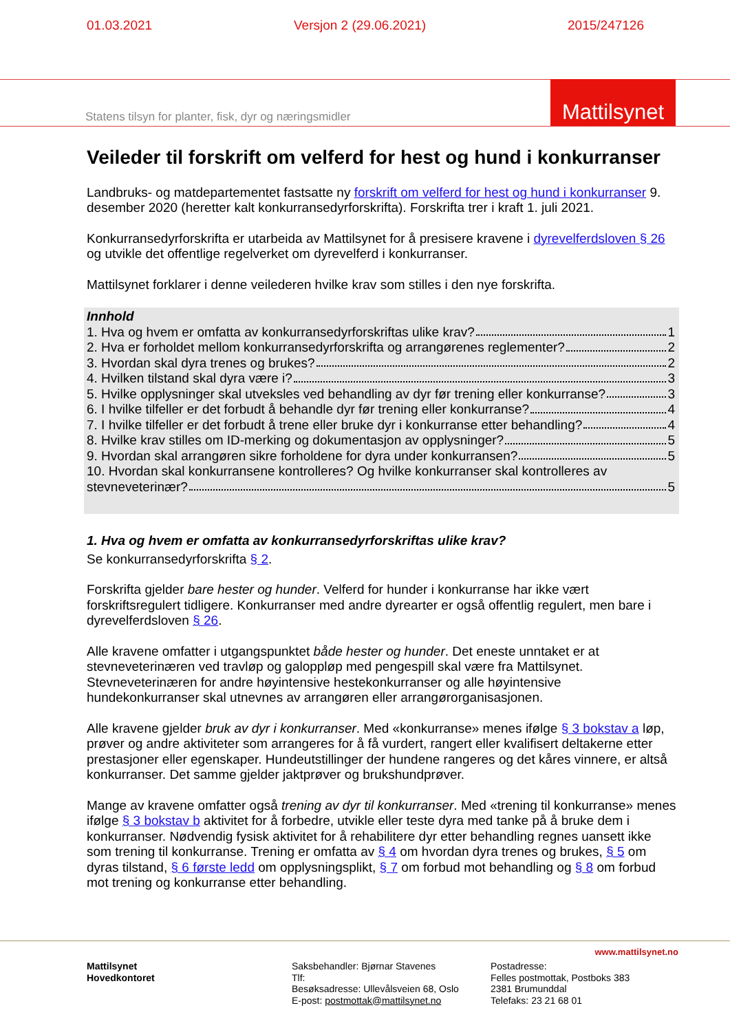01.03.2021 Versjon 2 (29.06.2021) 2015/247126
Statens tilsyn for planter, fisk, dyr og næringsmidler
Mattilsynet
Veileder til forskrift om velferd for hest og hund i konkurranser
Landbruks- og matdepartementet fastsatte ny forskrift om velferd for hest og hund i konkurranser 9. desember 2020 (heretter kalt konkurransedyrforskrifta). Forskrifta trer i kraft 1. juli 2021.
Konkurransedyrforskrifta er utarbeida av Mattilsynet for å presisere kravene i dyrevelferdsloven § 26 og utvikle det offentlige regelverket om dyrevelferd i konkurranser.
Mattilsynet forklarer i denne veilederen hvilke krav som stilles i den nye forskrifta.
Innhold
1. Hva og hvem er omfatta av konkurransedyrforskriftas ulike krav? 1
2. Hva er forholdet mellom konkurransedyrforskrifta og arrangørenes reglementer? 2
3. Hvordan skal dyra trenes og brukes? 2
4. Hvilken tilstand skal dyra være i? 3
5. Hvilke opplysninger skal utveksles ved behandling av dyr før trening eller konkurranse? 3
6. I hvilke tilfeller er det forbudt å behandle dyr før trening eller konkurranse? 4
7. I hvilke tilfeller er det forbudt å trene eller bruke dyr i konkurranse etter behandling? 4
8. Hvilke krav stilles om ID-merking og dokumentasjon av opplysninger? 5
9. Hvordan skal arrangøren sikre forholdene for dyra under konkurransen? 5
10. Hvordan skal konkurransene kontrolleres? Og hvilke konkurranser skal kontrolleres av
stevneveterinær? 5
1. Hva og hvem er omfatta av konkurransedyrforskriftas ulike krav?
Se konkurransedyrforskrifta § 2.
Forskrifta gjelder bare hester og hunder. Velferd for hunder i konkurranse har ikke vært forskriftsregulert tidligere. Konkurranser med andre dyrearter er også offentlig regulert, men bare i dyrevelferdsloven § 26.
Alle kravene omfatter i utgangspunktet både hester og hunder. Det eneste unntaket er at stevneveterinæren ved travløp og galoppløp med pengespill skal være fra Mattilsynet. Stevneveterinæren for andre høyintensive hestekonkurranser og alle høyintensive hundekonkurranser skal utnevnes av arrangøren eller arrangørorganisasjonen.
Alle kravene gjelder bruk av dyr i konkurranser. Med «konkurranse» menes ifølge § 3 bokstav a løp, prøver og andre aktiviteter som arrangeres for å få vurdert, rangert eller kvalifisert deltakerne etter prestasjoner eller egenskaper. Hundeutstillinger der hundene rangeres og det kåres vinnere, er altså konkurranser. Det samme gjelder jaktprøver og brukshundprøver.
Mange av kravene omfatter også trening av dyr til konkurranser. Med «trening til konkurranse» menes ifølge § 3 bokstav b aktivitet for å forbedre, utvikle eller teste dyra med tanke på å bruke dem i konkurranser. Nødvendig fysisk aktivitet for å rehabilitere dyr etter behandling regnes uansett ikke som trening til konkurranse. Trening er omfatta av § 4 om hvordan dyra trenes og brukes, § 5 om dyras tilstand, § 6 første ledd om opplysningsplikt, § 7 om forbud mot behandling og § 8 om forbud mot trening og konkurranse etter behandling.
www.mattilsynet.no
Mattilsynet
Hovedkontoret
Saksbehandler: Bjørnar Stavenes
Tlf:
Besøksadresse: Ullevålsveien 68, Oslo
E-post: postmottak@mattilsynet.no
Postadresse:
Felles postmottak, Postboks 383
2381 Brumunddal
Telefaks: 23 21 68 01